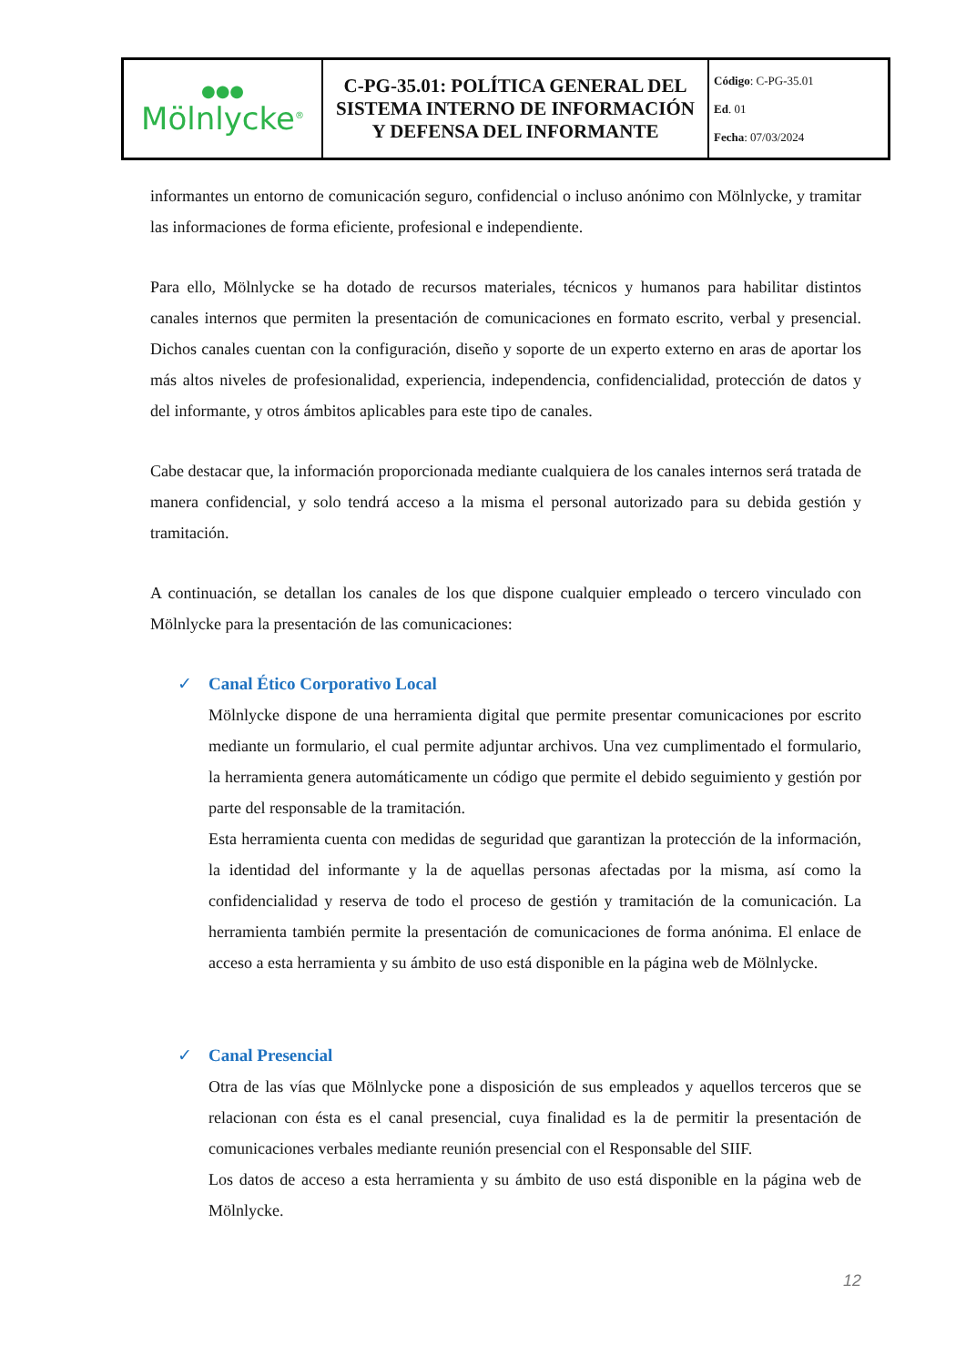| ●●● Mölnlycke<sup>®</sup> | C-PG-35.01: POLÍTICA GENERAL DEL SISTEMA INTERNO DE INFORMACIÓN Y DEFENSA DEL INFORMANTE | Código : C-PG-35.01 Ed . 01 Fecha : 07/03/2024 |
informantes un entorno de comunicación seguro, confidencial o incluso anónimo con Mölnlycke, y tramitar las informaciones de forma eficiente, profesional e independiente.
Para ello, Mölnlycke se ha dotado de recursos materiales, técnicos y humanos para habilitar distintos canales internos que permiten la presentación de comunicaciones en formato escrito, verbal y presencial. Dichos canales cuentan con la configuración, diseño y soporte de un experto externo en aras de aportar los más altos niveles de profesionalidad, experiencia, independencia, confidencialidad, protección de datos y del informante, y otros ámbitos aplicables para este tipo de canales.
Cabe destacar que, la información proporcionada mediante cualquiera de los canales internos será tratada de manera confidencial, y solo tendrá acceso a la misma el personal autorizado para su debida gestión y tramitación.
A continuación, se detallan los canales de los que dispone cualquier empleado o tercero vinculado con Mölnlycke para la presentación de las comunicaciones:
✓ Canal Ético Corporativo Local
Mölnlycke dispone de una herramienta digital que permite presentar comunicaciones por escrito mediante un formulario, el cual permite adjuntar archivos. Una vez cumplimentado el formulario, la herramienta genera automáticamente un código que permite el debido seguimiento y gestión por parte del responsable de la tramitación.
Esta herramienta cuenta con medidas de seguridad que garantizan la protección de la información, la identidad del informante y la de aquellas personas afectadas por la misma, así como la confidencialidad y reserva de todo el proceso de gestión y tramitación de la comunicación. La herramienta también permite la presentación de comunicaciones de forma anónima. El enlace de acceso a esta herramienta y su ámbito de uso está disponible en la página web de Mölnlycke.
✓ Canal Presencial
Otra de las vías que Mölnlycke pone a disposición de sus empleados y aquellos terceros que se relacionan con ésta es el canal presencial, cuya finalidad es la de permitir la presentación de comunicaciones verbales mediante reunión presencial con el Responsable del SIIF.
Los datos de acceso a esta herramienta y su ámbito de uso está disponible en la página web de Mölnlycke.
12